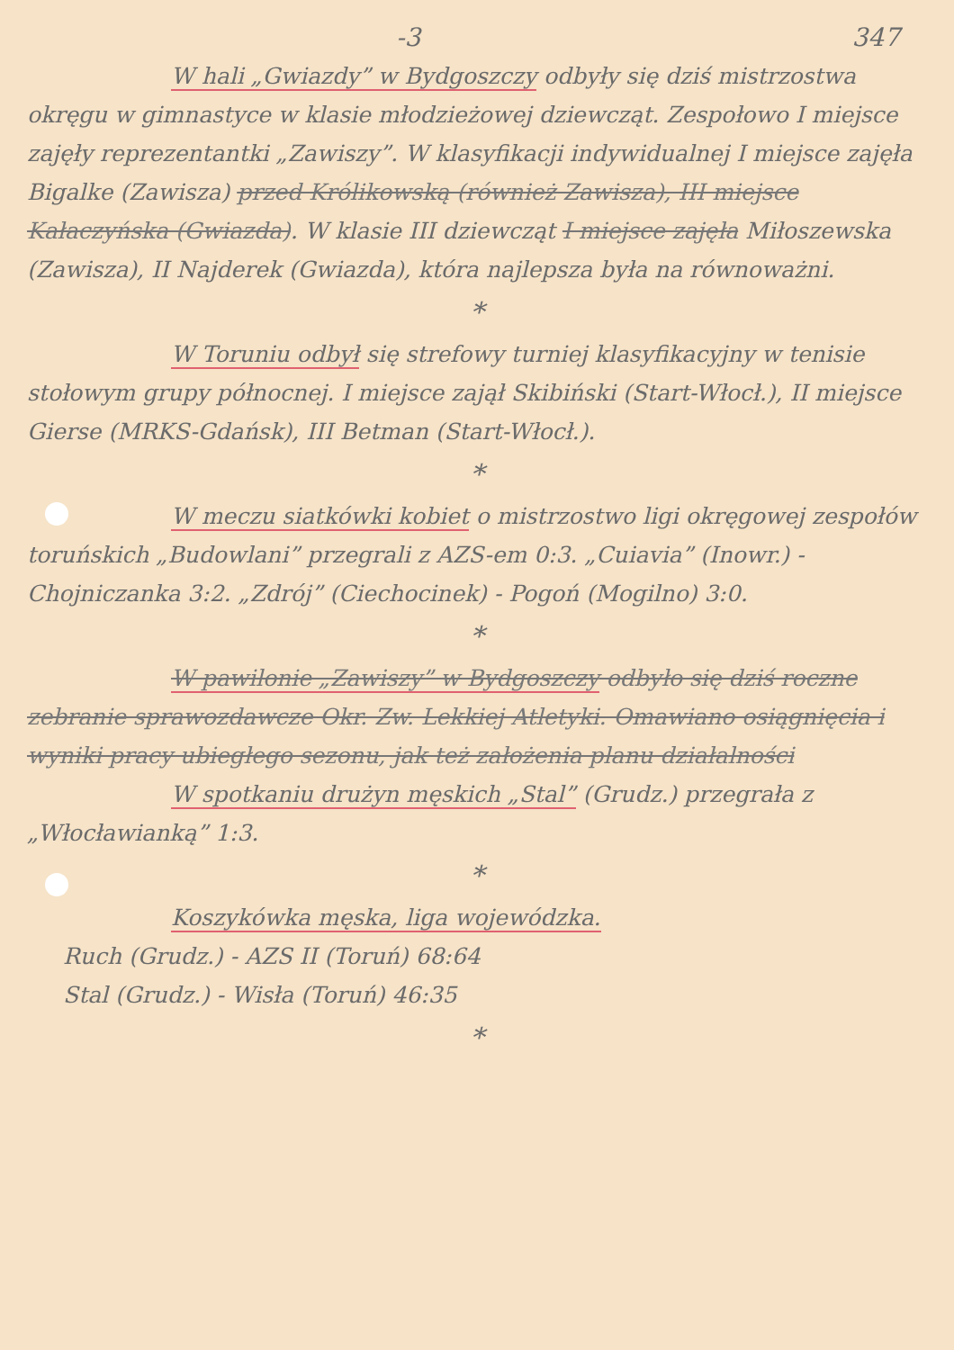-3 347
W hali „Gwiazdy” w Bydgoszczy odbyły się dziś mistrzostwa okręgu w gimnastyce w klasie młodzieżowej dziewcząt. Zespołowo I miejsce zajęły reprezentantki „Zawiszy”. W klasyfikacji indywidualnej I miejsce zajęła Bigalke (Zawisza) przed Królikowską (również Zawisza), III miejsce Kałaczyńska (Gwiazda). W klasie III dziewcząt I miejsce zajęła Miłoszewska (Zawisza), II Najderek (Gwiazda), która najlepsza była na równoważni.
*
W Toruniu odbył się strefowy turniej klasyfikacyjny w tenisie stołowym grupy północnej. I miejsce zajął Skibiński (Start-Włocł.), II miejsce Gierse (MRKS-Gdańsk), III Betman (Start-Włocł.).
*
W meczu siatkówki kobiet o mistrzostwo ligi okręgowej zespołów toruńskich „Budowlani” przegrali z AZS-em 0:3. „Cuiavia” (Inowr.) - Chojniczanka 3:2. „Zdrój” (Ciechocinek) - Pogoń (Mogilno) 3:0.
*
W pawilonie „Zawiszy” w Bydgoszczy odbyło się dziś roczne zebranie sprawozdawcze Okr. Zw. Lekkiej Atletyki. Omawiano osiągnięcia i wyniki pracy ubiegłego sezonu, jak też założenia planu działalności
W spotkaniu drużyn męskich „Stal” (Grudz.) przegrała z „Włocławianką” 1:3.
*
Koszykówka męska, liga wojewódzka.
Ruch (Grudz.) - AZS II (Toruń) 68:64
Stal (Grudz.) - Wisła (Toruń) 46:35
*